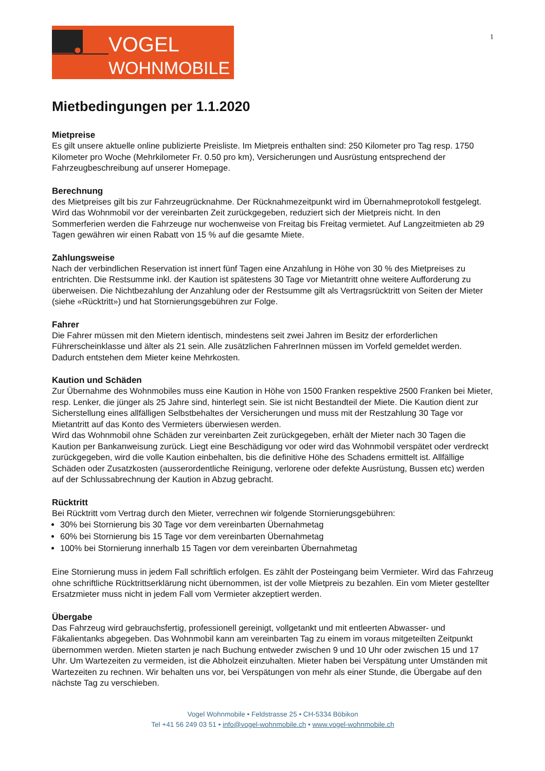1
VOGEL
WOHNMOBILE
Mietbedingungen per 1.1.2020
Mietpreise
Es gilt unsere aktuelle online publizierte Preisliste. Im Mietpreis enthalten sind: 250 Kilometer pro Tag resp. 1750 Kilometer pro Woche (Mehrkilometer Fr. 0.50 pro km), Versicherungen und Ausrüstung entsprechend der Fahrzeugbeschreibung auf unserer Homepage.
Berechnung
des Mietpreises gilt bis zur Fahrzeugrücknahme. Der Rücknahmezeitpunkt wird im Übernahmeprotokoll festgelegt. Wird das Wohnmobil vor der vereinbarten Zeit zurückgegeben, reduziert sich der Mietpreis nicht. In den Sommerferien werden die Fahrzeuge nur wochenweise von Freitag bis Freitag vermietet. Auf Langzeitmieten ab 29 Tagen gewähren wir einen Rabatt von 15 % auf die gesamte Miete.
Zahlungsweise
Nach der verbindlichen Reservation ist innert fünf Tagen eine Anzahlung in Höhe von 30 % des Mietpreises zu entrichten. Die Restsumme inkl. der Kaution ist spätestens 30 Tage vor Mietantritt ohne weitere Aufforderung zu überweisen. Die Nichtbezahlung der Anzahlung oder der Restsumme gilt als Vertragsrücktritt von Seiten der Mieter (siehe «Rücktritt») und hat Stornierungsgebühren zur Folge.
Fahrer
Die Fahrer müssen mit den Mietern identisch, mindestens seit zwei Jahren im Besitz der erforderlichen Führerscheinklasse und älter als 21 sein. Alle zusätzlichen FahrerInnen müssen im Vorfeld gemeldet werden. Dadurch entstehen dem Mieter keine Mehrkosten.
Kaution und Schäden
Zur Übernahme des Wohnmobiles muss eine Kaution in Höhe von 1500 Franken respektive 2500 Franken bei Mieter, resp. Lenker, die jünger als 25 Jahre sind, hinterlegt sein. Sie ist nicht Bestandteil der Miete. Die Kaution dient zur Sicherstellung eines allfälligen Selbstbehaltes der Versicherungen und muss mit der Restzahlung 30 Tage vor Mietantritt auf das Konto des Vermieters überwiesen werden.
Wird das Wohnmobil ohne Schäden zur vereinbarten Zeit zurückgegeben, erhält der Mieter nach 30 Tagen die Kaution per Bankanweisung zurück. Liegt eine Beschädigung vor oder wird das Wohnmobil verspätet oder verdreckt zurückgegeben, wird die volle Kaution einbehalten, bis die definitive Höhe des Schadens ermittelt ist. Allfällige Schäden oder Zusatzkosten (ausserordentliche Reinigung, verlorene oder defekte Ausrüstung, Bussen etc) werden auf der Schlussabrechnung der Kaution in Abzug gebracht.
Rücktritt
Bei Rücktritt vom Vertrag durch den Mieter, verrechnen wir folgende Stornierungsgebühren:
30% bei Stornierung bis 30 Tage vor dem vereinbarten Übernahmetag
60% bei Stornierung bis 15 Tage vor dem vereinbarten Übernahmetag
100% bei Stornierung innerhalb 15 Tagen vor dem vereinbarten Übernahmetag
Eine Stornierung muss in jedem Fall schriftlich erfolgen. Es zählt der Posteingang beim Vermieter. Wird das Fahrzeug ohne schriftliche Rücktrittserklärung nicht übernommen, ist der volle Mietpreis zu bezahlen. Ein vom Mieter gestellter Ersatzmieter muss nicht in jedem Fall vom Vermieter akzeptiert werden.
Übergabe
Das Fahrzeug wird gebrauchsfertig, professionell gereinigt, vollgetankt und mit entleerten Abwasser- und Fäkalientanks abgegeben. Das Wohnmobil kann am vereinbarten Tag zu einem im voraus mitgeteilten Zeitpunkt übernommen werden. Mieten starten je nach Buchung entweder zwischen 9 und 10 Uhr oder zwischen 15 und 17 Uhr. Um Wartezeiten zu vermeiden, ist die Abholzeit einzuhalten. Mieter haben bei Verspätung unter Umständen mit Wartezeiten zu rechnen. Wir behalten uns vor, bei Verspätungen von mehr als einer Stunde, die Übergabe auf den nächste Tag zu verschieben.
Vogel Wohnmobile • Feldstrasse 25 • CH-5334 Böbikon
Tel +41 56 249 03 51 • info@vogel-wohnmobile.ch • www.vogel-wohnmobile.ch